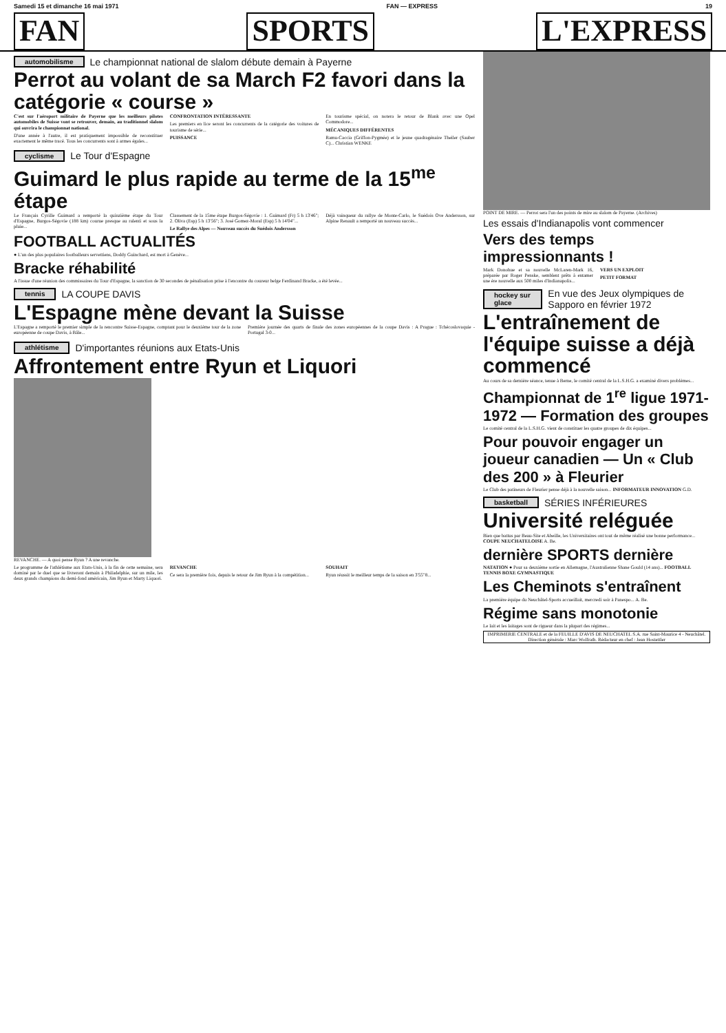Samedi 15 et dimanche 16 mai 1971 FAN — EXPRESS 19
FAN SPORTS L'EXPRESS
automobilisme Le championnat national de slalom débute demain à Payerne
Perrot au volant de sa March F2 favori dans la catégorie « course »
C'est sur l'aéroport militaire de Payerne que les meilleurs pilotes automobiles de Suisse vont se retrouver, demain, au traditionnel slalom qui ouvrira le championnat national.
D'une année à l'autre, il est pratiquement impossible de reconstituer exactement le même tracé. Tous les concurrents sont à armes égales...
CONFRONTATION INTÉRESSANTE
Les premiers en lice seront les concurrents de la catégorie des voitures de tourisme de série...
PUISSANCE
En tourisme spécial, on notera le retour de Blank avec une Opel Commodore...
MÉCANIQUES DIFFÉRENTES
Ramu-Caccia (Griffon-Pygmée) et le jeune quadragénaire Theiler (Sauber C)... Christian WENKE
cyclisme Le Tour d'Espagne
Guimard le plus rapide au terme de la 15<sup>me</sup> étape
Le Français Cyrille Guimard a remporté la quinzième étape du Tour d'Espagne, Burgos-Ségovie (188 km) courue presque au ralenti et sous la pluie...
Classement de la 15me étape Burgos-Ségovie : 1. Guimard (Fr) 5 h 13'46"; 2. Oliva (Esp) 5 h 13'56"; 3. José Gomez-Moral (Esp) 5 h 14'04"...
Le Rallye des Alpes — Nouveau succès du Suédois Andersson
Déjà vainqueur du rallye de Monte-Carlo, le Suédois Ove Andersson, sur Alpine Renault a remporté un nouveau succès...
FOOTBALL ACTUALITÉS
● L'un des plus populaires footballeurs servettiens, Doddy Guinchard, est mort à Genève...
Bracke réhabilité
A l'issue d'une réunion des commissaires du Tour d'Espagne, la sanction de 30 secondes de pénalisation prise à l'encontre du coureur belge Ferdinand Bracke, a été levée...
tennis LA COUPE DAVIS
L'Espagne mène devant la Suisse
L'Espagne a remporté le premier simple de la rencontre Suisse-Espagne, comptant pour le deuxième tour de la zone européenne de coupe Davis, à Bâle...
Première journée des quarts de finale des zones européennes de la coupe Davis : A Prague : Tchécoslovaquie - Portugal 3-0...
athlétisme D'importantes réunions aux Etats-Unis
Affrontement entre Ryun et Liquori
REVANCHE. — A quoi pense Ryun ? A une revanche.
Le programme de l'athlétisme aux Etats-Unis, à la fin de cette semaine, sera dominé par le duel que se livreront demain à Philadelphie, sur un mile, les deux grands champions du demi-fond américain, Jim Ryun et Marty Liquori.
REVANCHE
Ce sera la première fois, depuis le retour de Jim Ryun à la compétition...
SOUHAIT
Ryun réussit le meilleur temps de la saison en 3'55"8...
POINT DE MIRE. — Perrot sera l'un des points de mire au slalom de Payerne. (Archives)
Les essais d'Indianapolis vont commencer
Vers des temps impressionnants !
Mark Donohue et sa nouvelle McLaren-Mark 16, préparée par Roger Penske, semblent prêts à entamer une ère nouvelle aux 500 miles d'Indianapolis...
VERS UN EXPLOIT
PETIT FORMAT
hockey sur glace En vue des Jeux olympiques de Sapporo en février 1972
L'entraînement de l'équipe suisse a déjà commencé
Au cours de sa dernière séance, tenue à Berne, le comité central de la L.S.H.G. a examiné divers problèmes...
Championnat de 1<sup>re</sup> ligue 1971-1972 — Formation des groupes
Le comité central de la L.S.H.G. vient de constituer les quatre groupes de dix équipes...
Pour pouvoir engager un joueur canadien — Un « Club des 200 » à Fleurier
Le Club des patineurs de Fleurier pense déjà à la nouvelle saison... INFORMATEUR INNOVATION G.D.
basketball SÉRIES INFÉRIEURES
Université reléguée
Bien que battus par Beau-Site et Abeille, les Universitaires ont tout de même réalisé une bonne performance... COUPE NEUCHATELOISE A. Be.
dernière SPORTS dernière
NATATION ● Pour sa deuxième sortie en Allemagne, l'Australienne Shane Gould (14 ans)... FOOTBALL TENNIS BOXE GYMNASTIQUE
Les Cheminots s'entraînent
La première équipe du Neuchâtel-Sports accueillait, mercredi soir à Panespo... A. Be.
Régime sans monotonie
Le lait et les laitages sont de rigueur dans la plupart des régimes...
IMPRIMERIE CENTRALE et de la FEUILLE D'AVIS DE NEUCHATEL S.A. rue Saint-Maurice 4 - Neuchâtel. Direction générale : Marc Wolfrath. Rédacteur en chef : Jean Hostettler